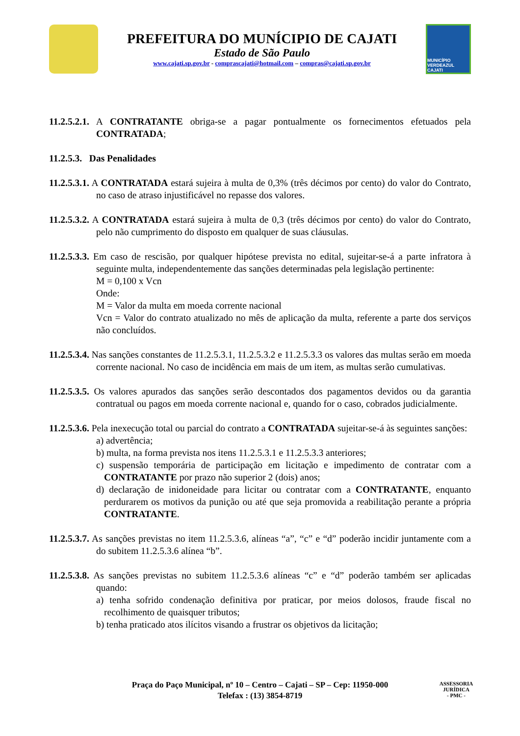PREFEITURA DO MUNÍCIPIO DE CAJATI
Estado de São Paulo
www.cajati.sp.gov.br - comprascajati@hotmail.com – compras@cajati.sp.gov.br
MUNICÍPIO VERDEAZUL CAJATI
11.2.5.2.1. A CONTRATANTE obriga-se a pagar pontualmente os fornecimentos efetuados pela CONTRATADA;
11.2.5.3. Das Penalidades
11.2.5.3.1. A CONTRATADA estará sujeira à multa de 0,3% (três décimos por cento) do valor do Contrato, no caso de atraso injustificável no repasse dos valores.
11.2.5.3.2. A CONTRATADA estará sujeira à multa de 0,3 (três décimos por cento) do valor do Contrato, pelo não cumprimento do disposto em qualquer de suas cláusulas.
11.2.5.3.3. Em caso de rescisão, por qualquer hipótese prevista no edital, sujeitar-se-á a parte infratora à seguinte multa, independentemente das sanções determinadas pela legislação pertinente:
M = 0,100 x Vcn
Onde:
M = Valor da multa em moeda corrente nacional
Vcn = Valor do contrato atualizado no mês de aplicação da multa, referente a parte dos serviços não concluídos.
11.2.5.3.4. Nas sanções constantes de 11.2.5.3.1, 11.2.5.3.2 e 11.2.5.3.3 os valores das multas serão em moeda corrente nacional. No caso de incidência em mais de um item, as multas serão cumulativas.
11.2.5.3.5. Os valores apurados das sanções serão descontados dos pagamentos devidos ou da garantia contratual ou pagos em moeda corrente nacional e, quando for o caso, cobrados judicialmente.
11.2.5.3.6. Pela inexecução total ou parcial do contrato a CONTRATADA sujeitar-se-á às seguintes sanções:
a) advertência;
b) multa, na forma prevista nos itens 11.2.5.3.1 e 11.2.5.3.3 anteriores;
c) suspensão temporária de participação em licitação e impedimento de contratar com a CONTRATANTE por prazo não superior 2 (dois) anos;
d) declaração de inidoneidade para licitar ou contratar com a CONTRATANTE, enquanto perdurarem os motivos da punição ou até que seja promovida a reabilitação perante a própria CONTRATANTE.
11.2.5.3.7. As sanções previstas no item 11.2.5.3.6, alíneas “a”, “c” e “d” poderão incidir juntamente com a do subitem 11.2.5.3.6 alínea “b”.
11.2.5.3.8. As sanções previstas no subitem 11.2.5.3.6 alíneas “c” e “d” poderão também ser aplicadas quando:
a) tenha sofrido condenação definitiva por praticar, por meios dolosos, fraude fiscal no recolhimento de quaisquer tributos;
b) tenha praticado atos ilícitos visando a frustrar os objetivos da licitação;
Praça do Paço Municipal, nº 10 – Centro – Cajati – SP – Cep: 11950-000
Telefax : (13) 3854-8719
ASSESSORIA JURÍDICA
- PMC -